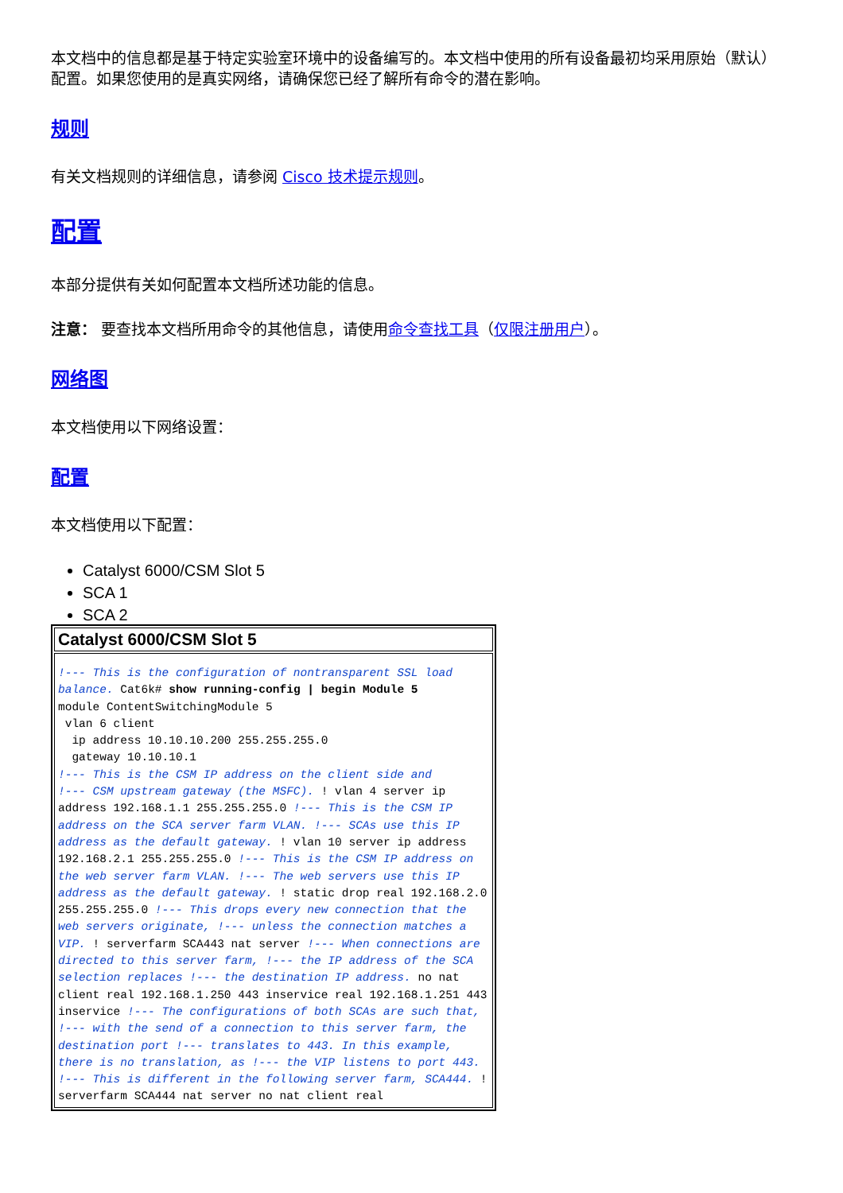本文档中的信息都是基于特定实验室环境中的设备编写的。本文档中使用的所有设备最初均采用原始（默认）配置。如果您使用的是真实网络，请确保您已经了解所有命令的潜在影响。
规则
有关文档规则的详细信息，请参阅 Cisco 技术提示规则。
配置
本部分提供有关如何配置本文档所述功能的信息。
注意： 要查找本文档所用命令的其他信息，请使用命令查找工具（仅限注册用户）。
网络图
本文档使用以下网络设置：
配置
本文档使用以下配置：
Catalyst 6000/CSM Slot 5
SCA 1
SCA 2
| Catalyst 6000/CSM Slot 5 |
| --- |
| !--- This is the configuration of nontransparent SSL load balance. Cat6k# show running-config / begin Module 5 module ContentSwitchingModule 5 vlan 6 client ip address 10.10.10.200 255.255.255.0 gateway 10.10.10.1 !--- This is the CSM IP address on the client side and !--- CSM upstream gateway (the MSFC). ! vlan 4 server ip address 192.168.1.1 255.255.255.0 !--- This is the CSM IP address on the SCA server farm VLAN. !--- SCAs use this IP address as the default gateway. ! vlan 10 server ip address 192.168.2.1 255.255.255.0 !--- This is the CSM IP address on the web server farm VLAN. !--- The web servers use this IP address as the default gateway. ! static drop real 192.168.2.0 255.255.255.0 !--- This drops every new connection that the web servers originate, !--- unless the connection matches a VIP. ! serverfarm SCA443 nat server !--- When connections are directed to this server farm, !--- the IP address of the SCA selection replaces !--- the destination IP address. no nat client real 192.168.1.250 443 inservice real 192.168.1.251 443 inservice !--- The configurations of both SCAs are such that, !--- with the send of a connection to this server farm, the destination port !--- translates to 443. In this example, there is no translation, as !--- the VIP listens to port 443. !--- This is different in the following server farm, SCA444. ! serverfarm SCA444 nat server no nat client real |